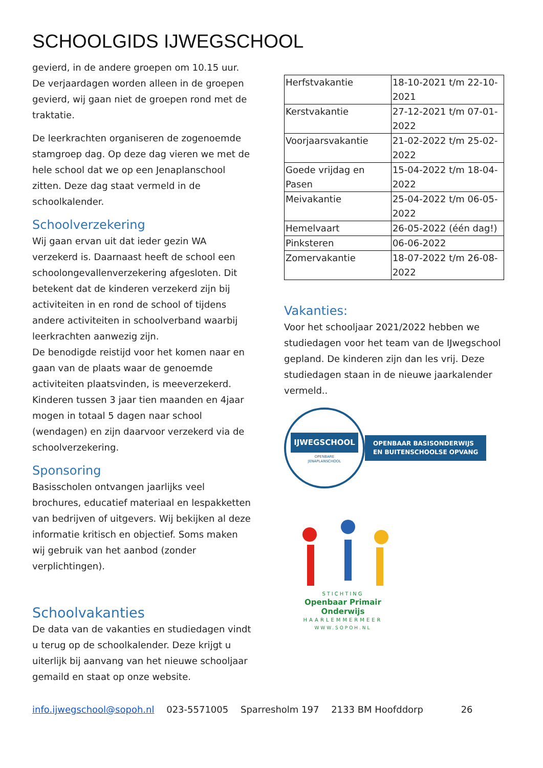SCHOOLGIDS IJWEGSCHOOL
gevierd, in de andere groepen om 10.15 uur. De verjaardagen worden alleen in de groepen gevierd, wij gaan niet de groepen rond met de traktatie.
De leerkrachten organiseren de zogenoemde stamgroep dag. Op deze dag vieren we met de hele school dat we op een Jenaplanschool zitten. Deze dag staat vermeld in de schoolkalender.
Schoolverzekering
Wij gaan ervan uit dat ieder gezin WA verzekerd is. Daarnaast heeft de school een schoolongevallenverzekering afgesloten. Dit betekent dat de kinderen verzekerd zijn bij activiteiten in en rond de school of tijdens andere activiteiten in schoolverband waarbij leerkrachten aanwezig zijn.
De benodigde reistijd voor het komen naar en gaan van de plaats waar de genoemde activiteiten plaatsvinden, is meeverzekerd.
Kinderen tussen 3 jaar tien maanden en 4jaar mogen in totaal 5 dagen naar school (wendagen) en zijn daarvoor verzekerd via de schoolverzekering.
Sponsoring
Basisscholen ontvangen jaarlijks veel brochures, educatief materiaal en lespakketten van bedrijven of uitgevers. Wij bekijken al deze informatie kritisch en objectief. Soms maken wij gebruik van het aanbod (zonder verplichtingen).
Schoolvakanties
De data van de vakanties en studiedagen vindt u terug op de schoolkalender. Deze krijgt u uiterlijk bij aanvang van het nieuwe schooljaar gemaild en staat op onze website.
| Herfstvakantie | 18-10-2021 t/m 22-10-2021 |
| Kerstvakantie | 27-12-2021 t/m 07-01-2022 |
| Voorjaarsvakantie | 21-02-2022 t/m 25-02-2022 |
| Goede vrijdag en Pasen | 15-04-2022 t/m 18-04-2022 |
| Meivakantie | 25-04-2022 t/m 06-05-2022 |
| Hemelvaart | 26-05-2022 (één dag!) |
| Pinksteren | 06-06-2022 |
| Zomervakantie | 18-07-2022 t/m 26-08-2022 |
Vakanties:
Voor het schooljaar 2021/2022 hebben we studiedagen voor het team van de IJwegschool gepland. De kinderen zijn dan les vrij. Deze studiedagen staan in de nieuwe jaarkalender vermeld..
IJWEGSCHOOL
OPENBARE
JENAPLANSCHOOL
OPENBAAR BASISONDERWIJS
EN BUITENSCHOOLSE OPVANG
STICHTING
Openbaar Primair Onderwijs
HAARLEMMERMEER
WWW.SOPOH.NL
info.ijwegschool@sopoh.nl 023-5571005 Sparresholm 197 2133 BM Hoofddorp 26